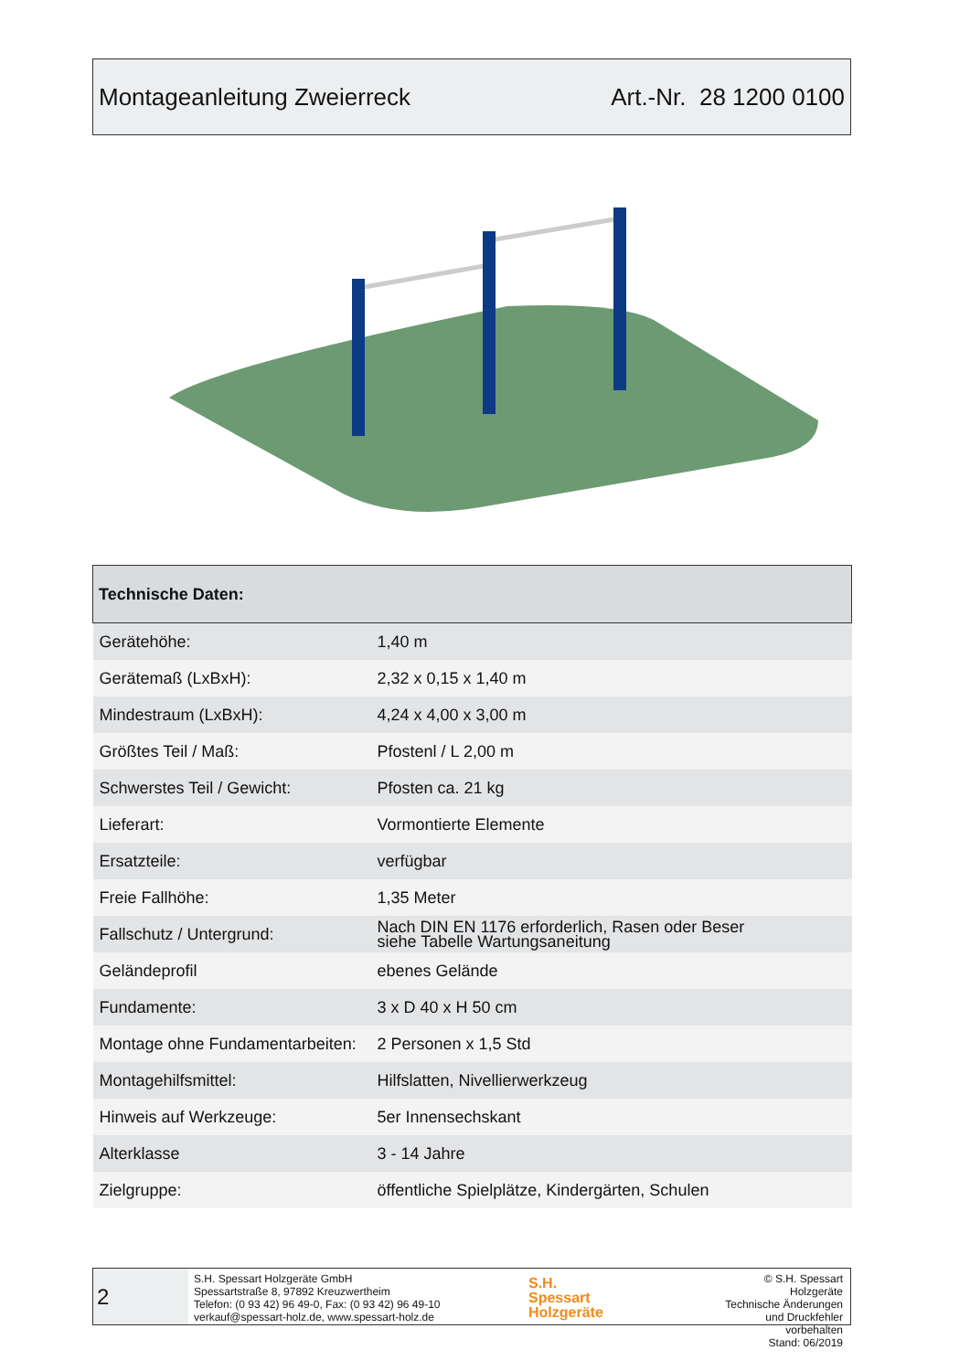Montageanleitung Zweierreck Art.-Nr. 28 1200 0100
| Technische Daten: | |
| --- | --- |
| Gerätehöhe: | 1,40 m |
| Gerätemaß (LxBxH): | 2,32 x 0,15 x 1,40 m |
| Mindestraum (LxBxH): | 4,24 x 4,00 x 3,00 m |
| Größtes Teil / Maß: | Pfostenl / L 2,00 m |
| Schwerstes Teil / Gewicht: | Pfosten ca. 21 kg |
| Lieferart: | Vormontierte Elemente |
| Ersatzteile: | verfügbar |
| Freie Fallhöhe: | 1,35 Meter |
| Fallschutz / Untergrund: | Nach DIN EN 1176 erforderlich, Rasen oder Beser siehe Tabelle Wartungsaneitung |
| Geländeprofil | ebenes Gelände |
| Fundamente: | 3 x D 40 x H 50 cm |
| Montage ohne Fundamentarbeiten: | 2 Personen x 1,5 Std |
| Montagehilfsmittel: | Hilfslatten, Nivellierwerkzeug |
| Hinweis auf Werkzeuge: | 5er Innensechskant |
| Alterklasse | 3 - 14 Jahre |
| Zielgruppe: | öffentliche Spielplätze, Kindergärten, Schulen |
2
S.H. Spessart Holzgeräte GmbH
Spessartstraße 8, 97892 Kreuzwertheim
Telefon: (0 93 42) 96 49-0, Fax: (0 93 42) 96 49-10
verkauf@spessart-holz.de, www.spessart-holz.de
S.H.
Spessart
Holzgeräte
© S.H. Spessart Holzgeräte
Technische Änderungen
und Druckfehler vorbehalten
Stand: 06/2019